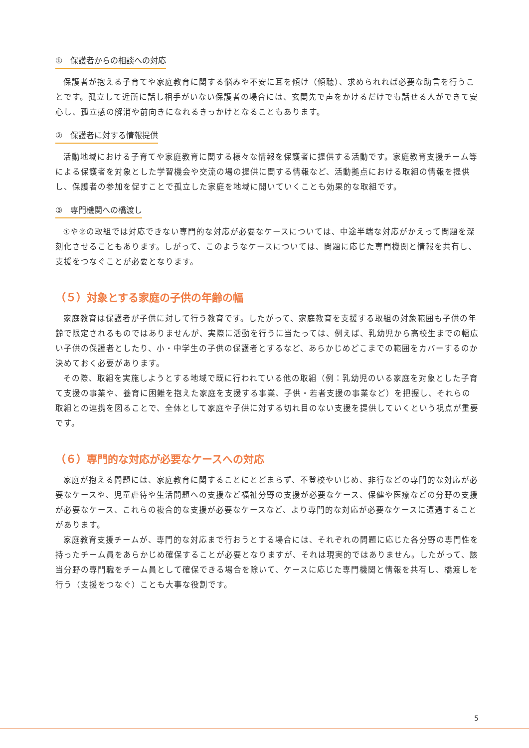①　保護者からの相談への対応
保護者が抱える子育てや家庭教育に関する悩みや不安に耳を傾け（傾聴）、求められれば必要な助言を行うことです。孤立して近所に話し相手がいない保護者の場合には、玄関先で声をかけるだけでも話せる人ができて安心し、孤立感の解消や前向きになれるきっかけとなることもあります。
②　保護者に対する情報提供
活動地域における子育てや家庭教育に関する様々な情報を保護者に提供する活動です。家庭教育支援チーム等による保護者を対象とした学習機会や交流の場の提供に関する情報など、活動拠点における取組の情報を提供し、保護者の参加を促すことで孤立した家庭を地域に開いていくことも効果的な取組です。
③　専門機関への橋渡し
①や②の取組では対応できない専門的な対応が必要なケースについては、中途半端な対応がかえって問題を深刻化させることもあります。しがって、このようなケースについては、問題に応じた専門機関と情報を共有し、支援をつなぐことが必要となります。
（５）対象とする家庭の子供の年齢の幅
家庭教育は保護者が子供に対して行う教育です。したがって、家庭教育を支援する取組の対象範囲も子供の年齢で限定されるものではありませんが、実際に活動を行うに当たっては、例えば、乳幼児から高校生までの幅広い子供の保護者としたり、小・中学生の子供の保護者とするなど、あらかじめどこまでの範囲をカバーするのか決めておく必要があります。
その際、取組を実施しようとする地域で既に行われている他の取組（例：乳幼児のいる家庭を対象とした子育て支援の事業や、養育に困難を抱えた家庭を支援する事業、子供・若者支援の事業など）を把握し、それらの取組との連携を図ることで、全体として家庭や子供に対する切れ目のない支援を提供していくという視点が重要です。
（６）専門的な対応が必要なケースへの対応
家庭が抱える問題には、家庭教育に関することにとどまらず、不登校やいじめ、非行などの専門的な対応が必要なケースや、児童虐待や生活問題への支援など福祉分野の支援が必要なケース、保健や医療などの分野の支援が必要なケース、これらの複合的な支援が必要なケースなど、より専門的な対応が必要なケースに遭遇することがあります。
家庭教育支援チームが、専門的な対応まで行おうとする場合には、それぞれの問題に応じた各分野の専門性を持ったチーム員をあらかじめ確保することが必要となりますが、それは現実的ではありません。したがって、該当分野の専門職をチーム員として確保できる場合を除いて、ケースに応じた専門機関と情報を共有し、橋渡しを行う（支援をつなぐ）ことも大事な役割です。
5